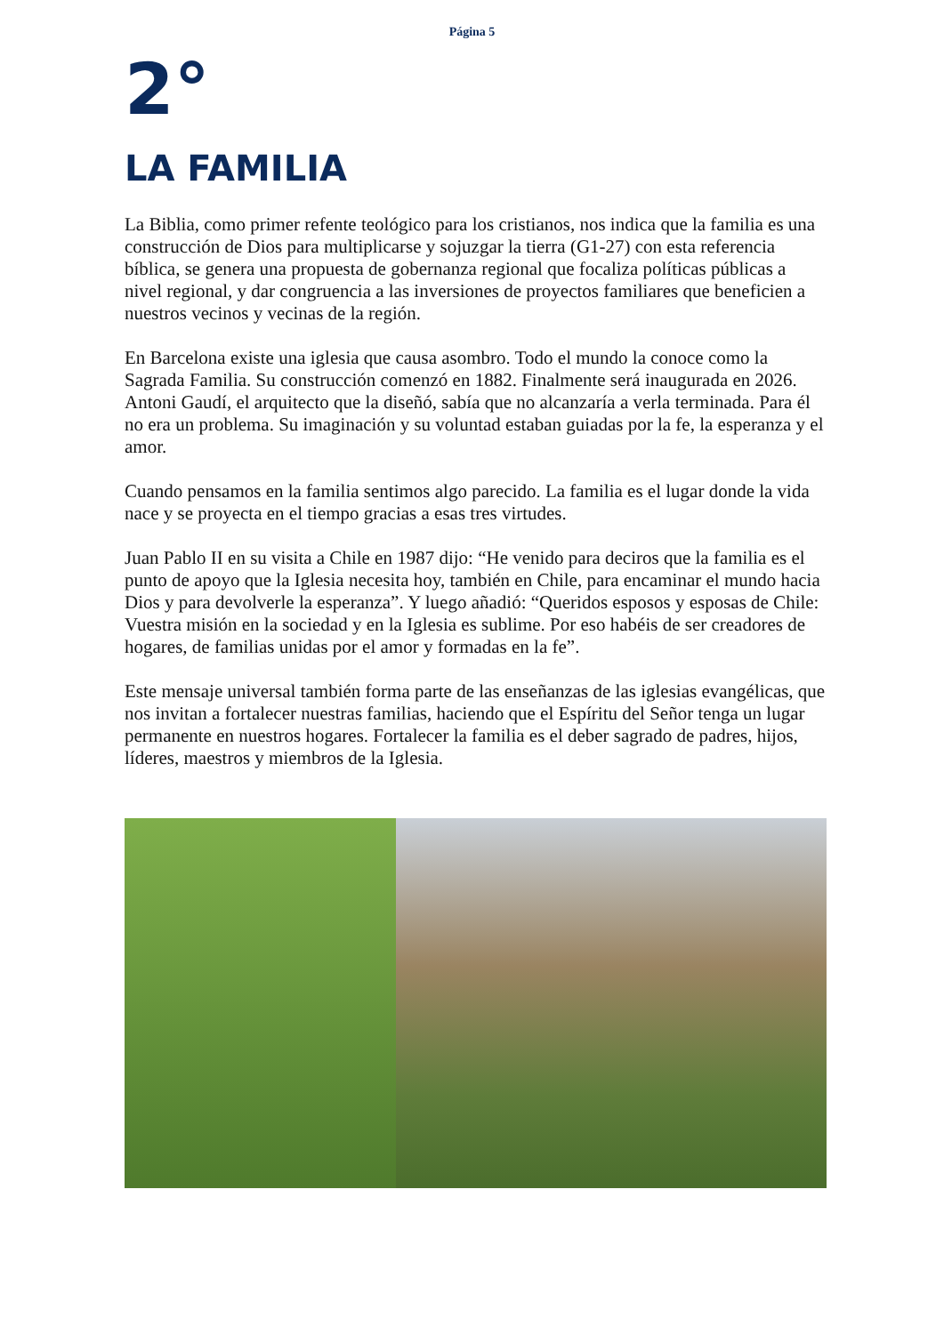Página 5
2°
LA FAMILIA
La Biblia, como primer refente teológico para los cristianos, nos indica que la familia es una construcción de Dios para multiplicarse y sojuzgar la tierra (G1-27) con esta referencia bíblica, se genera una propuesta de gobernanza regional que focaliza políticas públicas a nivel regional, y dar congruencia a las inversiones de proyectos familiares que beneficien a nuestros vecinos y vecinas de la región.
En Barcelona existe una iglesia que causa asombro. Todo el mundo la conoce como la Sagrada Familia. Su construcción comenzó en 1882. Finalmente será inaugurada en 2026. Antoni Gaudí, el arquitecto que la diseñó, sabía que no alcanzaría a verla terminada. Para él no era un problema. Su imaginación y su voluntad estaban guiadas por la fe, la esperanza y el amor.
Cuando pensamos en la familia sentimos algo parecido. La familia es el lugar donde la vida nace y se proyecta en el tiempo gracias a esas tres virtudes.
Juan Pablo II en su visita a Chile en 1987 dijo: “He venido para deciros que la familia es el punto de apoyo que la Iglesia necesita hoy, también en Chile, para encaminar el mundo hacia Dios y para devolverle la esperanza”. Y luego añadió: “Queridos esposos y esposas de Chile: Vuestra misión en la sociedad y en la Iglesia es sublime. Por eso habéis de ser creadores de hogares, de familias unidas por el amor y formadas en la fe”.
Este mensaje universal también forma parte de las enseñanzas de las iglesias evangélicas, que nos invitan a fortalecer nuestras familias, haciendo que el Espíritu del Señor tenga un lugar permanente en nuestros hogares. Fortalecer la familia es el deber sagrado de padres, hijos, líderes, maestros y miembros de la Iglesia.